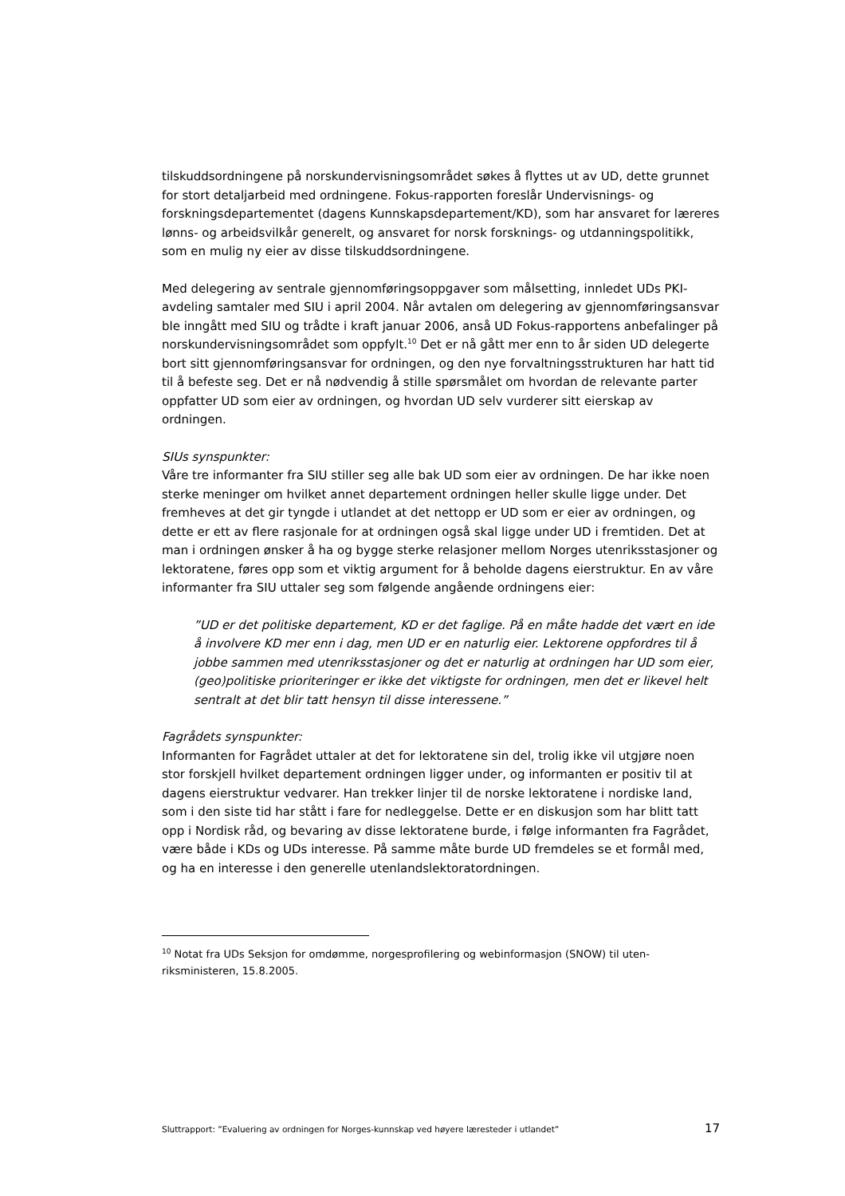tilskuddsordningene på norskundervisningsområdet søkes å flyttes ut av UD, dette grunnet for stort detaljarbeid med ordningene. Fokus-rapporten foreslår Undervis­nings- og forskningsdepartementet (dagens Kunnskapsdepartement/KD), som har ansvaret for læreres lønns- og arbeidsvilkår generelt, og ansvaret for norsk forsk­nings- og utdanningspolitikk, som en mulig ny eier av disse tilskuddsordningene.
Med delegering av sentrale gjennomføringsoppgaver som målsetting, innledet UDs PKI-avdeling samtaler med SIU i april 2004. Når avtalen om delegering av gjennom­føringsansvar ble inngått med SIU og trådte i kraft januar 2006, anså UD Fokus-rapportens anbefalinger på norskundervisningsområdet som oppfylt.<sup>10</sup> Det er nå gått mer enn to år siden UD delegerte bort sitt gjennomføringsansvar for ordningen, og den nye forvaltningsstrukturen har hatt tid til å befeste seg. Det er nå nødvendig å stille spørsmålet om hvordan de relevante parter oppfatter UD som eier av ordning­en, og hvordan UD selv vurderer sitt eierskap av ordningen.
SIUs synspunkter:
Våre tre informanter fra SIU stiller seg alle bak UD som eier av ordningen. De har ikke noen sterke meninger om hvilket annet departement ordningen heller skulle ligge under. Det fremheves at det gir tyngde i utlandet at det nettopp er UD som er eier av ordningen, og dette er ett av flere rasjonale for at ordningen også skal ligge under UD i fremtiden. Det at man i ordningen ønsker å ha og bygge sterke relasjoner mellom Norges utenriksstasjoner og lektoratene, føres opp som et viktig argument for å beholde dagens eierstruktur. En av våre informanter fra SIU uttaler seg som følgende angående ordningens eier:
”UD er det politiske departement, KD er det faglige. På en måte hadde det vært en ide å involvere KD mer enn i dag, men UD er en naturlig eier. Lektorene opp­fordres til å jobbe sammen med utenriksstasjoner og det er naturlig at ordning­en har UD som eier, (geo)politiske prioriteringer er ikke det viktigste for ord­ningen, men det er likevel helt sentralt at det blir tatt hensyn til disse interesse­ne.”
Fagrådets synspunkter:
Informanten for Fagrådet uttaler at det for lektoratene sin del, trolig ikke vil utgjøre noen stor forskjell hvilket departement ordningen ligger under, og informanten er positiv til at dagens eierstruktur vedvarer. Han trekker linjer til de norske lektorate­ne i nordiske land, som i den siste tid har stått i fare for nedleggelse. Dette er en diskusjon som har blitt tatt opp i Nordisk råd, og bevaring av disse lektoratene bur­de, i følge informanten fra Fagrådet, være både i KDs og UDs interesse. På samme måte burde UD fremdeles se et formål med, og ha en interesse i den generelle uten­landslektoratordningen.
<sup>10</sup> Notat fra UDs Seksjon for omdømme, norgesprofilering og webinformasjon (SNOW) til uten­riksministeren, 15.8.2005.
Sluttrapport: ”Evaluering av ordningen for Norges-kunnskap ved høyere læresteder i utlandet” 17